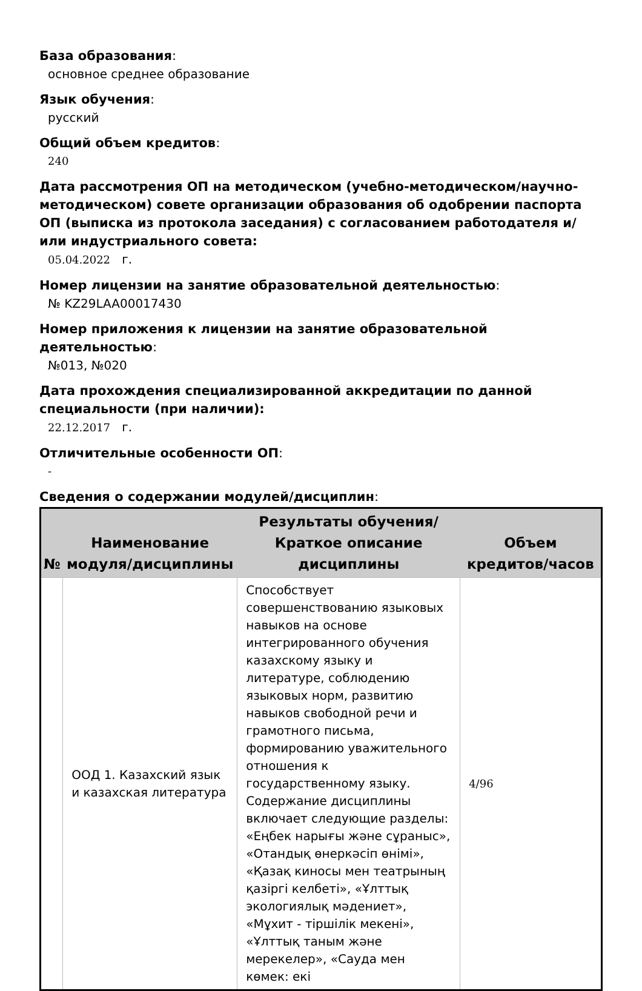База образования:
основное среднее образование
Язык обучения:
русский
Общий объем кредитов:
240
Дата рассмотрения ОП на методическом (учебно-методическом/научно-методическом) совете организации образования об одобрении паспорта ОП (выписка из протокола заседания) с согласованием работодателя и/или индустриального совета:
05.04.2022 г.
Номер лицензии на занятие образовательной деятельностью:
№ KZ29LAA00017430
Номер приложения к лицензии на занятие образовательной деятельностью:
№013, №020
Дата прохождения специализированной аккредитации по данной специальности (при наличии):
22.12.2017 г.
Отличительные особенности ОП:
-
Сведения о содержании модулей/дисциплин:
| № | Наименование модуля/дисциплины | Результаты обучения/Краткое описание дисциплины | Объем кредитов/часов |
| --- | --- | --- | --- |
| | ООД 1. Казахский язык и казахская литература | Способствует совершенствованию языковых навыков на основе интегрированного обучения казахскому языку и литературе, соблюдению языковых норм, развитию навыков свободной речи и грамотного письма, формированию уважительного отношения к государственному языку. Содержание дисциплины включает следующие разделы: «Еңбек нарығы және сұраныс», «Отандық өнеркәсіп өнімі», «Қазақ киносы мен театрының қазіргі келбеті», «Ұлттық экологиялық мәдениет», «Мұхит - тіршілік мекені», «Ұлттық таным және мерекелер», «Сауда мен көмек: екі | 4/96 |